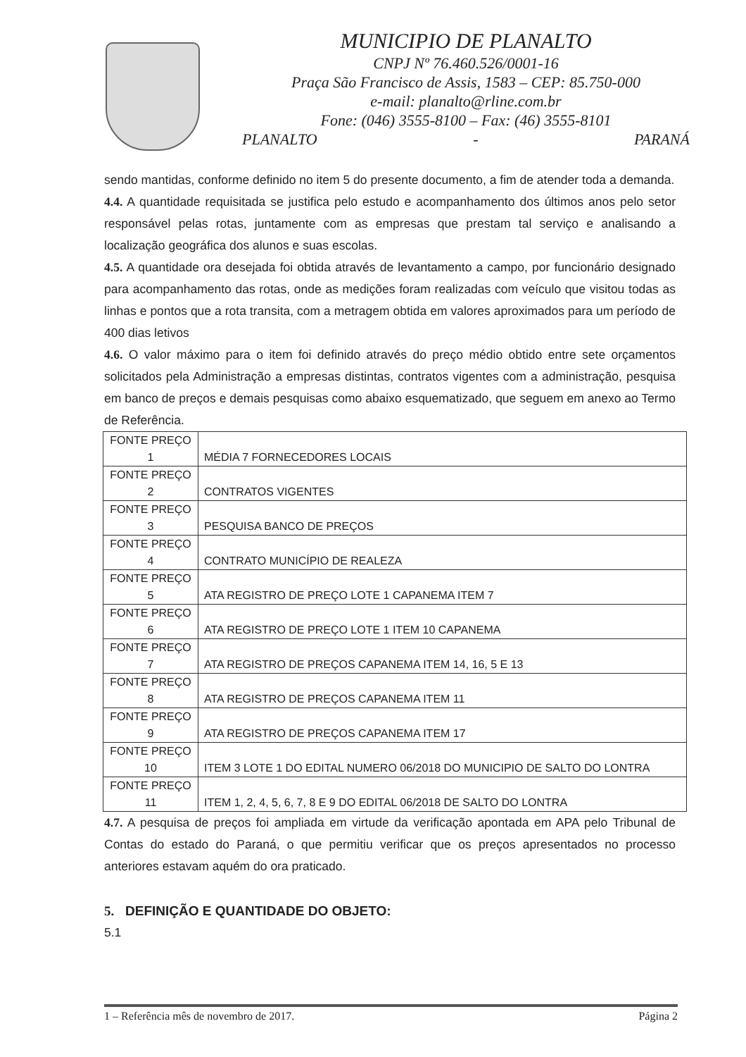MUNICIPIO DE PLANALTO
CNPJ Nº 76.460.526/0001-16
Praça São Francisco de Assis, 1583 – CEP: 85.750-000
e-mail: planalto@rline.com.br
Fone: (046) 3555-8100 – Fax: (46) 3555-8101
PLANALTO - PARANÁ
sendo mantidas, conforme definido no item 5 do presente documento, a fim de atender toda a demanda.
4.4. A quantidade requisitada se justifica pelo estudo e acompanhamento dos últimos anos pelo setor responsável pelas rotas, juntamente com as empresas que prestam tal serviço e analisando a localização geográfica dos alunos e suas escolas.
4.5. A quantidade ora desejada foi obtida através de levantamento a campo, por funcionário designado para acompanhamento das rotas, onde as medições foram realizadas com veículo que visitou todas as linhas e pontos que a rota transita, com a metragem obtida em valores aproximados para um período de 400 dias letivos
4.6. O valor máximo para o item foi definido através do preço médio obtido entre sete orçamentos solicitados pela Administração a empresas distintas, contratos vigentes com a administração, pesquisa em banco de preços e demais pesquisas como abaixo esquematizado, que seguem em anexo ao Termo de Referência.
| FONTE PREÇO 1 | MÉDIA 7 FORNECEDORES LOCAIS |
| FONTE PREÇO 2 | CONTRATOS VIGENTES |
| FONTE PREÇO 3 | PESQUISA BANCO DE PREÇOS |
| FONTE PREÇO 4 | CONTRATO MUNICÍPIO DE REALEZA |
| FONTE PREÇO 5 | ATA REGISTRO DE PREÇO LOTE 1 CAPANEMA ITEM 7 |
| FONTE PREÇO 6 | ATA REGISTRO DE PREÇO LOTE 1 ITEM 10 CAPANEMA |
| FONTE PREÇO 7 | ATA REGISTRO DE PREÇOS CAPANEMA ITEM 14, 16, 5 E 13 |
| FONTE PREÇO 8 | ATA REGISTRO DE PREÇOS CAPANEMA ITEM 11 |
| FONTE PREÇO 9 | ATA REGISTRO DE PREÇOS CAPANEMA ITEM 17 |
| FONTE PREÇO 10 | ITEM 3 LOTE 1 DO EDITAL NUMERO 06/2018 DO MUNICIPIO DE SALTO DO LONTRA |
| FONTE PREÇO 11 | ITEM 1, 2, 4, 5, 6, 7, 8 E 9 DO EDITAL 06/2018 DE SALTO DO LONTRA |
4.7. A pesquisa de preços foi ampliada em virtude da verificação apontada em APA pelo Tribunal de Contas do estado do Paraná, o que permitiu verificar que os preços apresentados no processo anteriores estavam aquém do ora praticado.
5. DEFINIÇÃO E QUANTIDADE DO OBJETO:
5.1
1 – Referência mês de novembro de 2017. Página 2